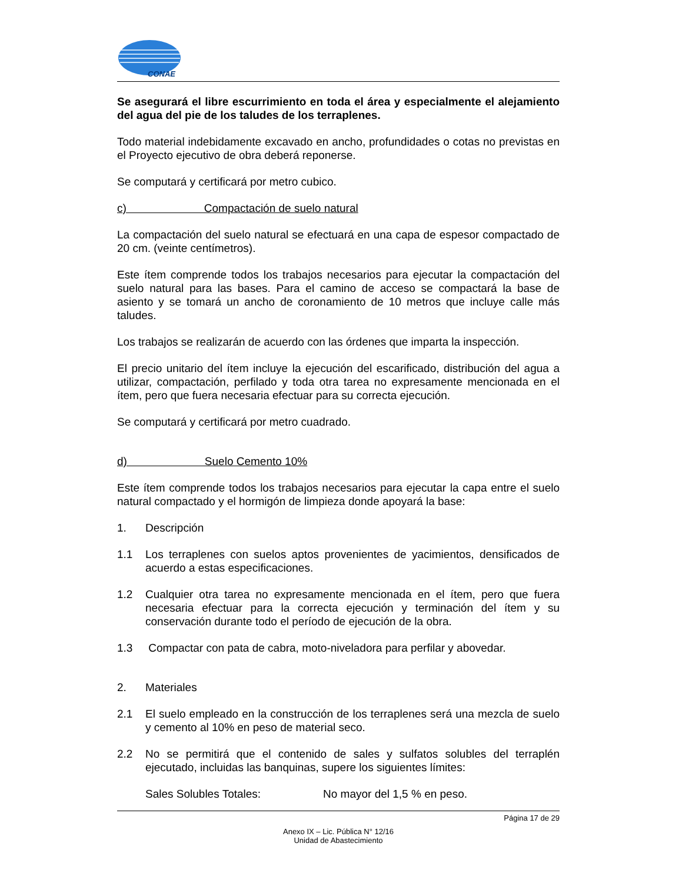CONAE
Se asegurará el libre escurrimiento en toda el área y especialmente el alejamiento del agua del pie de los taludes de los terraplenes.
Todo material indebidamente excavado en ancho, profundidades o cotas no previstas en el Proyecto ejecutivo de obra deberá reponerse.
Se computará y certificará por metro cubico.
c) Compactación de suelo natural
La compactación del suelo natural se efectuará en una capa de espesor compactado de 20 cm. (veinte centímetros).
Este ítem comprende todos los trabajos necesarios para ejecutar la compactación del suelo natural para las bases. Para el camino de acceso se compactará la base de asiento y se tomará un ancho de coronamiento de 10 metros que incluye calle más taludes.
Los trabajos se realizarán de acuerdo con las órdenes que imparta la inspección.
El precio unitario del ítem incluye la ejecución del escarificado, distribución del agua a utilizar, compactación, perfilado y toda otra tarea no expresamente mencionada en el ítem, pero que fuera necesaria efectuar para su correcta ejecución.
Se computará y certificará por metro cuadrado.
d) Suelo Cemento 10%
Este ítem comprende todos los trabajos necesarios para ejecutar la capa entre el suelo natural compactado y el hormigón de limpieza donde apoyará la base:
1. Descripción
1.1 Los terraplenes con suelos aptos provenientes de yacimientos, densificados de acuerdo a estas especificaciones.
1.2 Cualquier otra tarea no expresamente mencionada en el ítem, pero que fuera necesaria efectuar para la correcta ejecución y terminación del ítem y su conservación durante todo el período de ejecución de la obra.
1.3 Compactar con pata de cabra, moto-niveladora para perfilar y abovedar.
2. Materiales
2.1 El suelo empleado en la construcción de los terraplenes será una mezcla de suelo y cemento al 10% en peso de material seco.
2.2 No se permitirá que el contenido de sales y sulfatos solubles del terraplén ejecutado, incluidas las banquinas, supere los siguientes límites:
Sales Solubles Totales: No mayor del 1,5 % en peso.
Página 17 de 29
Anexo IX – Lic. Pública N° 12/16
Unidad de Abastecimiento